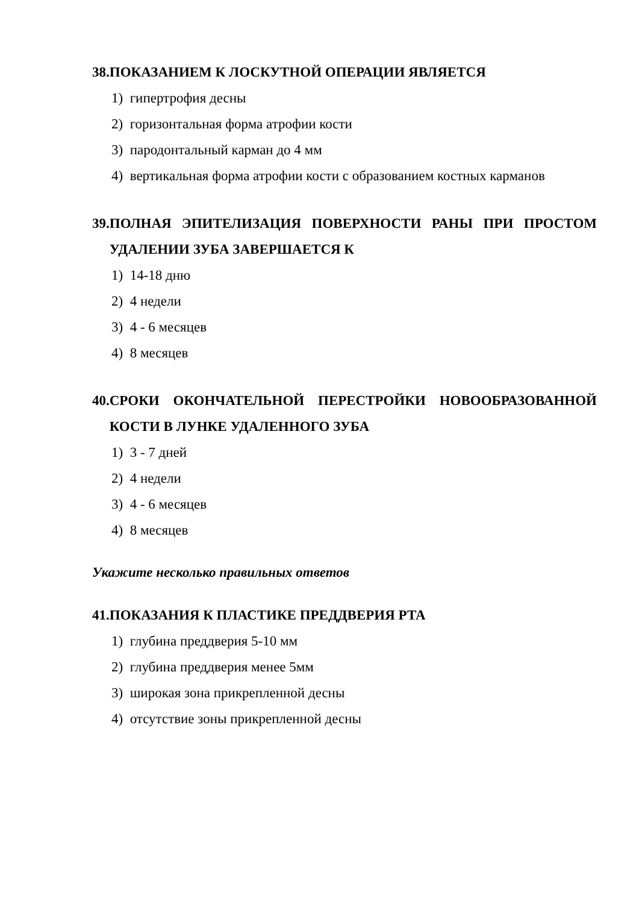38. ПОКАЗАНИЕМ К ЛОСКУТНОЙ ОПЕРАЦИИ ЯВЛЯЕТСЯ
1) гипертрофия десны
2) горизонтальная форма атрофии кости
3) пародонтальный карман до 4 мм
4) вертикальная форма атрофии кости с образованием костных карманов
39. ПОЛНАЯ ЭПИТЕЛИЗАЦИЯ ПОВЕРХНОСТИ РАНЫ ПРИ ПРОСТОМ УДАЛЕНИИ ЗУБА ЗАВЕРШАЕТСЯ К
1) 14-18 дню
2) 4 недели
3) 4 - 6 месяцев
4) 8 месяцев
40. СРОКИ ОКОНЧАТЕЛЬНОЙ ПЕРЕСТРОЙКИ НОВООБРАЗОВАННОЙ КОСТИ В ЛУНКЕ УДАЛЕННОГО ЗУБА
1) 3 - 7 дней
2) 4 недели
3) 4 - 6 месяцев
4) 8 месяцев
Укажите несколько правильных ответов
41. ПОКАЗАНИЯ К ПЛАСТИКЕ ПРЕДДВЕРИЯ РТА
1) глубина преддверия 5-10 мм
2) глубина преддверия менее 5мм
3) широкая зона прикрепленной десны
4) отсутствие зоны прикрепленной десны